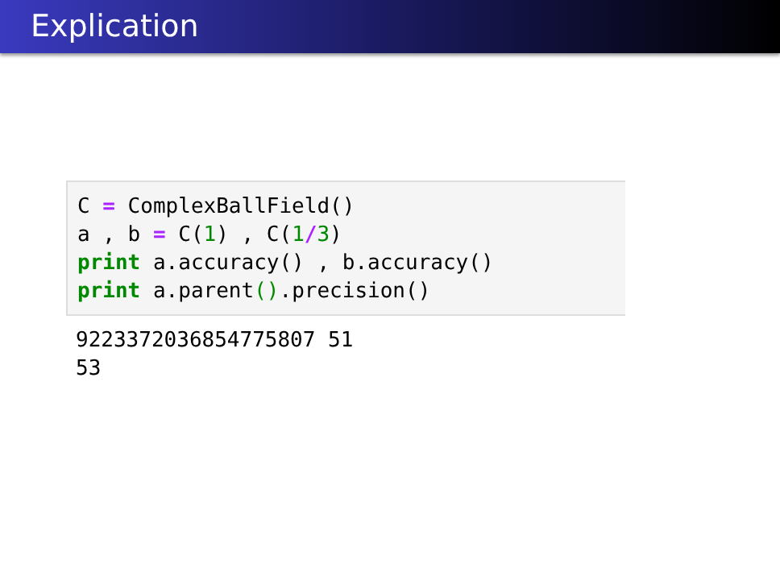Explication
C = ComplexBallField() a , b = C(1) , C(1/3) print a.accuracy() , b.accuracy() print a.parent().precision()
9223372036854775807 51 53